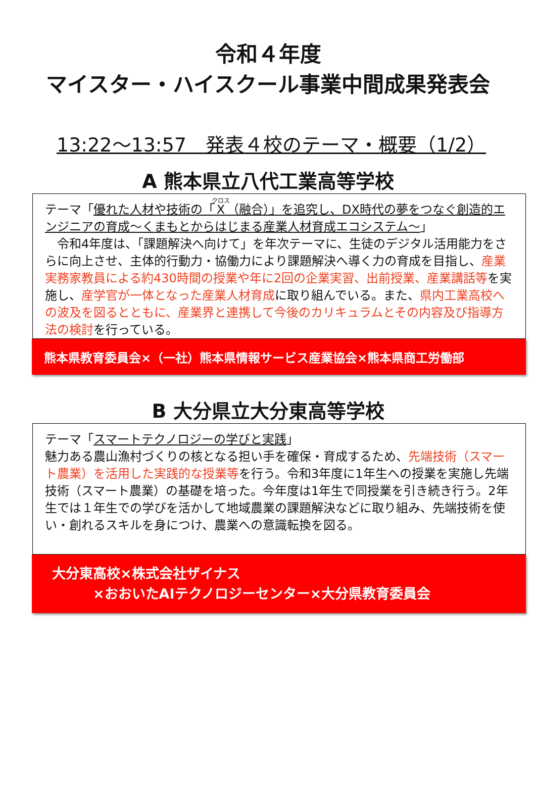令和４年度
マイスター・ハイスクール事業中間成果発表会
13:22～13:57　発表４校のテーマ・概要（1/2）
A 熊本県立八代工業高等学校
テーマ「優れた人材や技術の「X（融合）」を追究し、DX時代の夢をつなぐ創造的エンジニアの育成～くまもとからはじまる産業人材育成エコシステム～」
　令和4年度は、「課題解決へ向けて」を年次テーマに、生徒のデジタル活用能力をさらに向上させ、主体的行動力・協働力により課題解決へ導く力の育成を目指し、産業実務家教員による約430時間の授業や年に2回の企業実習、出前授業、産業講話等を実施し、産学官が一体となった産業人材育成に取り組んでいる。また、県内工業高校への波及を図るとともに、産業界と連携して今後のカリキュラムとその内容及び指導方法の検討を行っている。
熊本県教育委員会×（一社）熊本県情報サービス産業協会×熊本県商工労働部
B 大分県立大分東高等学校
テーマ「スマートテクノロジーの学びと実践」
魅力ある農山漁村づくりの核となる担い手を確保・育成するため、先端技術（スマート農業）を活用した実践的な授業等を行う。令和3年度に1年生への授業を実施し先端技術（スマート農業）の基礎を培った。今年度は1年生で同授業を引き続き行う。2年生では１年生での学びを活かして地域農業の課題解決などに取り組み、先端技術を使い・創れるスキルを身につけ、農業への意識転換を図る。
大分東高校×株式会社ザイナス
　　　×おおいたAIテクノロジーセンター×大分県教育委員会